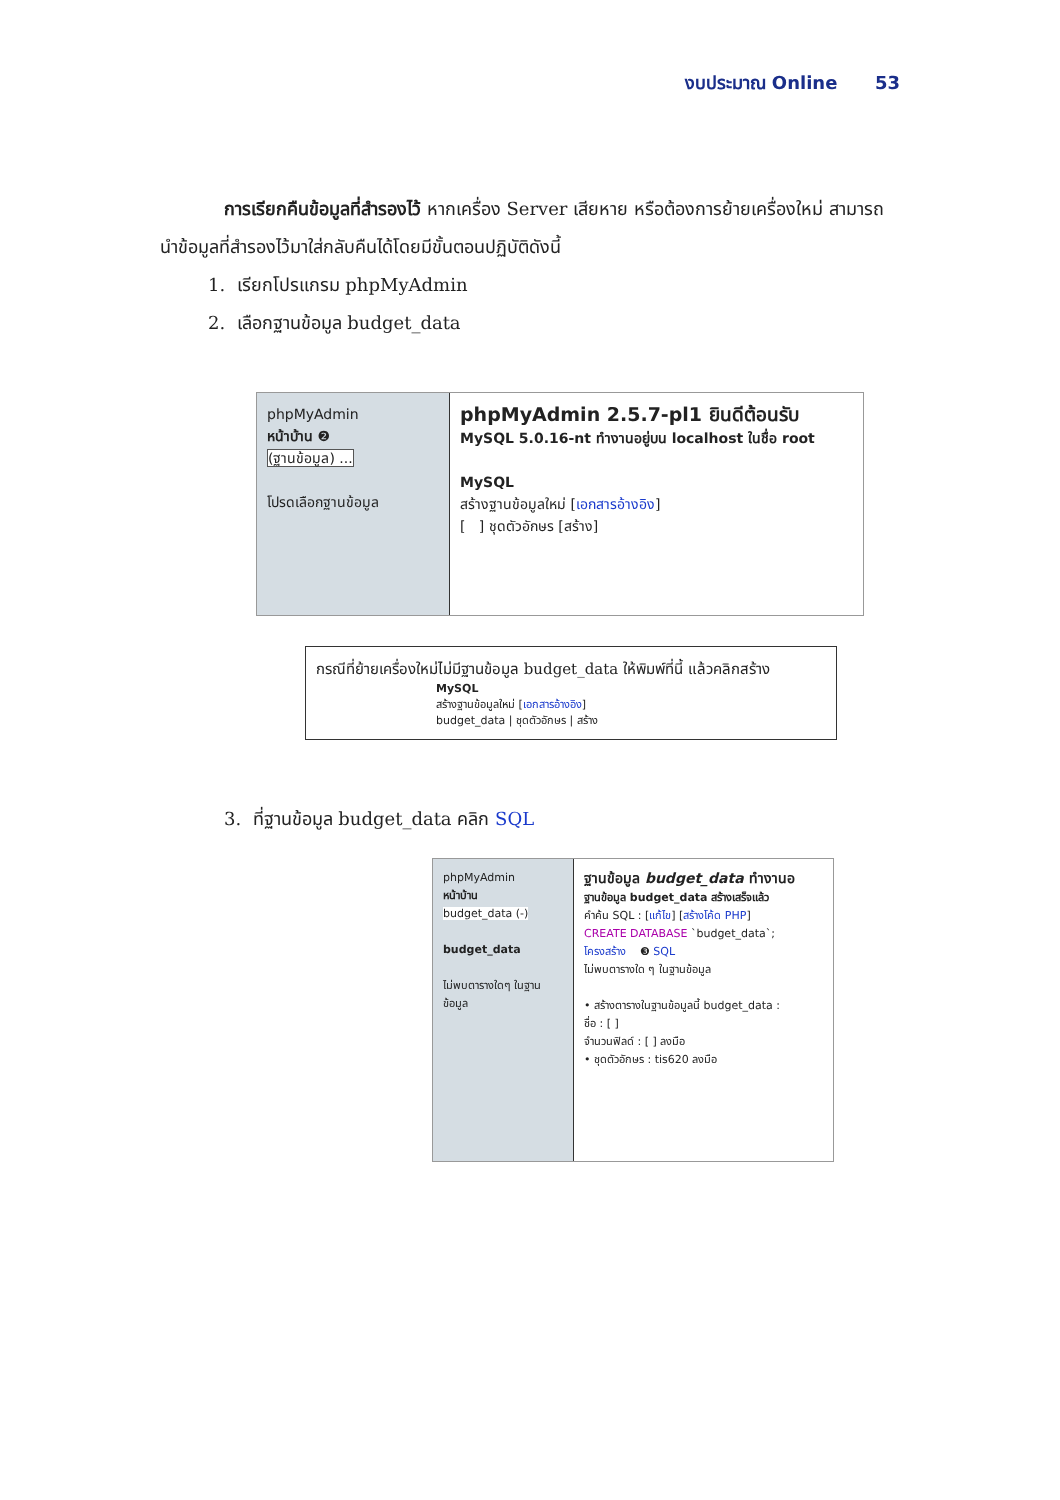งบประมาณ Online 53
การเรียกคืนข้อมูลที่สำรองไว้ หากเครื่อง Server เสียหาย หรือต้องการย้ายเครื่องใหม่ สามารถนำข้อมูลที่สำรองไว้มาใส่กลับคืนได้โดยมีขั้นตอนปฏิบัติดังนี้
1. เรียกโปรแกรม phpMyAdmin
2. เลือกฐานข้อมูล budget_data
phpMyAdmin
หน้าบ้าน ❷
(ฐานข้อมูล) ...
โปรดเลือกฐานข้อมูล
phpMyAdmin 2.5.7-pl1 ยินดีต้อนรับ
MySQL 5.0.16-nt ทำงานอยู่บน localhost ในชื่อ root
MySQL
สร้างฐานข้อมูลใหม่ [เอกสารอ้างอิง]
[ ] ชุดตัวอักษร [สร้าง]
กรณีที่ย้ายเครื่องใหม่ไม่มีฐานข้อมูล budget_data ให้พิมพ์ที่นี้ แล้วคลิกสร้าง
MySQL
สร้างฐานข้อมูลใหม่ [เอกสารอ้างอิง]
budget_data | ชุดตัวอักษร | สร้าง
3. ที่ฐานข้อมูล budget_data คลิก SQL
phpMyAdmin
หน้าบ้าน
budget_data (-)
budget_data
ไม่พบตารางใดๆ ในฐานข้อมูล
ฐานข้อมูล budget_data ทำงานอ
ฐานข้อมูล budget_data สร้างเสร็จแล้ว
คำค้น SQL : [แก้ไข] [สร้างโค้ด PHP]
CREATE DATABASE `budget_data`;
โครงสร้าง ❸ SQL
ไม่พบตารางใด ๆ ในฐานข้อมูล
• สร้างตารางในฐานข้อมูลนี้ budget_data :
ชื่อ : [ ]
จำนวนฟิลด์ : [ ] ลงมือ
• ชุดตัวอักษร : tis620 ลงมือ